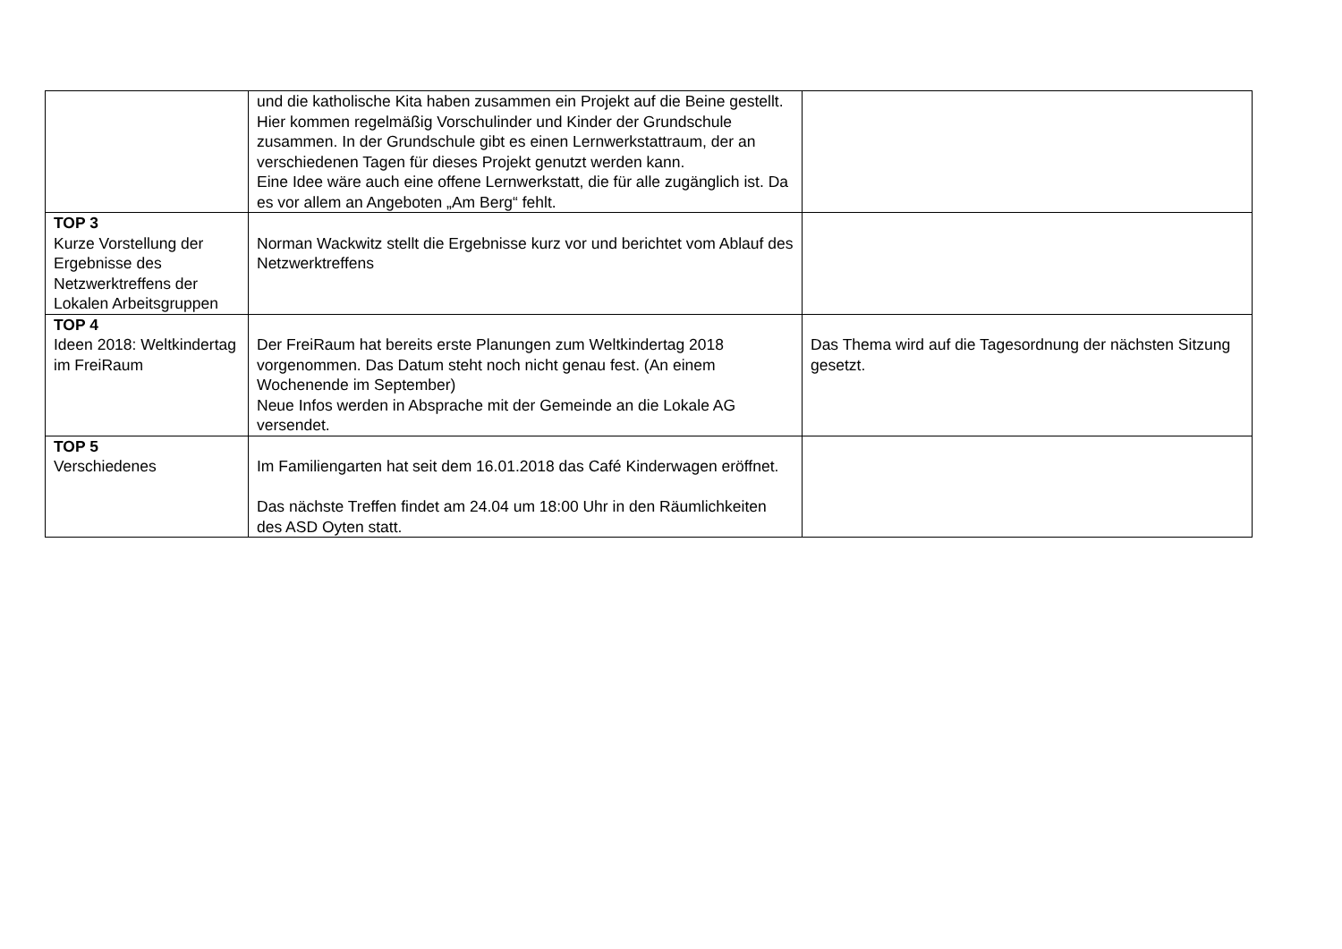| | und die katholische Kita haben zusammen ein Projekt auf die Beine gestellt. Hier kommen regelmäßig Vorschulinder und Kinder der Grundschule zusammen. In der Grundschule gibt es einen Lernwerkstattraum, der an verschiedenen Tagen für dieses Projekt genutzt werden kann. Eine Idee wäre auch eine offene Lernwerkstatt, die für alle zugänglich ist. Da es vor allem an Angeboten „Am Berg“ fehlt. | |
| TOP 3 Kurze Vorstellung der Ergebnisse des Netzwerktreffens der Lokalen Arbeitsgruppen | Norman Wackwitz stellt die Ergebnisse kurz vor und berichtet vom Ablauf des Netzwerktreffens | |
| TOP 4 Ideen 2018: Weltkindertag im FreiRaum | Der FreiRaum hat bereits erste Planungen zum Weltkindertag 2018 vorgenommen. Das Datum steht noch nicht genau fest. (An einem Wochenende im September) Neue Infos werden in Absprache mit der Gemeinde an die Lokale AG versendet. | Das Thema wird auf die Tagesordnung der nächsten Sitzung gesetzt. |
| TOP 5 Verschiedenes | Im Familiengarten hat seit dem 16.01.2018 das Café Kinderwagen eröffnet. Das nächste Treffen findet am 24.04 um 18:00 Uhr in den Räumlichkeiten des ASD Oyten statt. | |